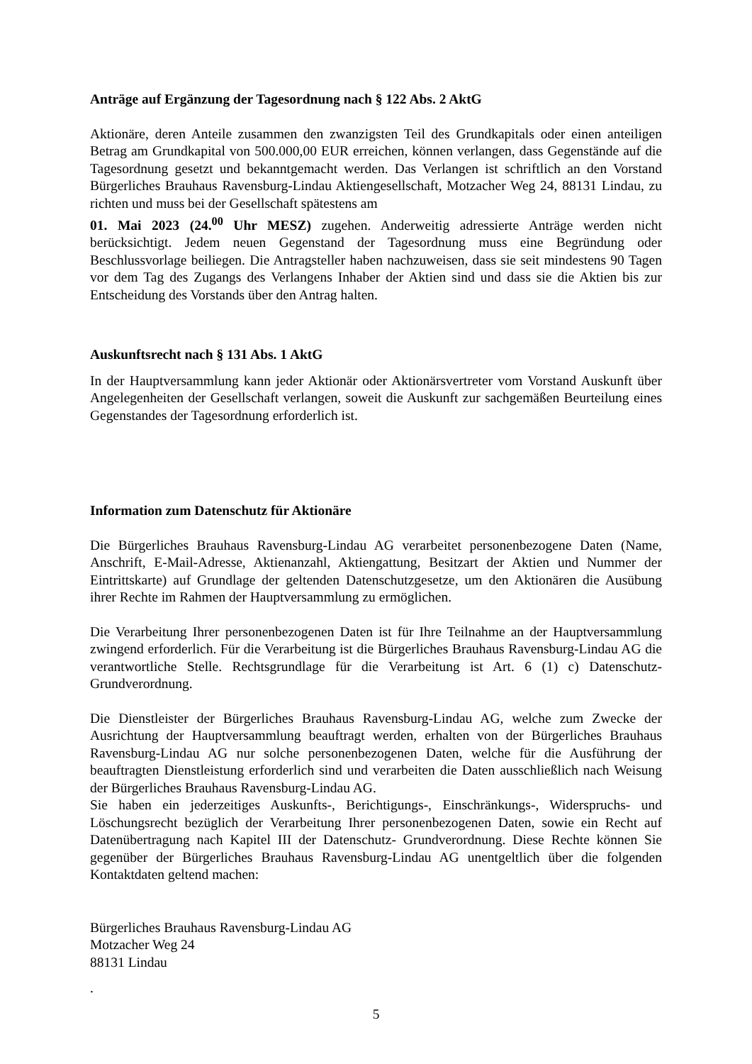Anträge auf Ergänzung der Tagesordnung nach § 122 Abs. 2 AktG
Aktionäre, deren Anteile zusammen den zwanzigsten Teil des Grundkapitals oder einen anteiligen Betrag am Grundkapital von 500.000,00 EUR erreichen, können verlangen, dass Gegenstände auf die Tagesordnung gesetzt und bekanntgemacht werden. Das Verlangen ist schriftlich an den Vorstand Bürgerliches Brauhaus Ravensburg-Lindau Aktiengesellschaft, Motzacher Weg 24, 88131 Lindau, zu richten und muss bei der Gesellschaft spätestens am
01. Mai 2023 (24.<sup>00</sup> Uhr MESZ) zugehen. Anderweitig adressierte Anträge werden nicht berücksichtigt. Jedem neuen Gegenstand der Tagesordnung muss eine Begründung oder Beschlussvorlage beiliegen. Die Antragsteller haben nachzuweisen, dass sie seit mindestens 90 Tagen vor dem Tag des Zugangs des Verlangens Inhaber der Aktien sind und dass sie die Aktien bis zur Entscheidung des Vorstands über den Antrag halten.
Auskunftsrecht nach § 131 Abs. 1 AktG
In der Hauptversammlung kann jeder Aktionär oder Aktionärsvertreter vom Vorstand Auskunft über Angelegenheiten der Gesellschaft verlangen, soweit die Auskunft zur sachgemäßen Beurteilung eines Gegenstandes der Tagesordnung erforderlich ist.
Information zum Datenschutz für Aktionäre
Die Bürgerliches Brauhaus Ravensburg-Lindau AG verarbeitet personenbezogene Daten (Name, Anschrift, E-Mail-Adresse, Aktienanzahl, Aktiengattung, Besitzart der Aktien und Nummer der Eintrittskarte) auf Grundlage der geltenden Datenschutzgesetze, um den Aktionären die Ausübung ihrer Rechte im Rahmen der Hauptversammlung zu ermöglichen.
Die Verarbeitung Ihrer personenbezogenen Daten ist für Ihre Teilnahme an der Hauptversammlung zwingend erforderlich. Für die Verarbeitung ist die Bürgerliches Brauhaus Ravensburg-Lindau AG die verantwortliche Stelle. Rechtsgrundlage für die Verarbeitung ist Art. 6 (1) c) Datenschutz-Grundverordnung.
Die Dienstleister der Bürgerliches Brauhaus Ravensburg-Lindau AG, welche zum Zwecke der Ausrichtung der Hauptversammlung beauftragt werden, erhalten von der Bürgerliches Brauhaus Ravensburg-Lindau AG nur solche personenbezogenen Daten, welche für die Ausführung der beauftragten Dienstleistung erforderlich sind und verarbeiten die Daten ausschließlich nach Weisung der Bürgerliches Brauhaus Ravensburg-Lindau AG.
Sie haben ein jederzeitiges Auskunfts-, Berichtigungs-, Einschränkungs-, Widerspruchs- und Löschungsrecht bezüglich der Verarbeitung Ihrer personenbezogenen Daten, sowie ein Recht auf Datenübertragung nach Kapitel III der Datenschutz- Grundverordnung. Diese Rechte können Sie gegenüber der Bürgerliches Brauhaus Ravensburg-Lindau AG unentgeltlich über die folgenden Kontaktdaten geltend machen:
Bürgerliches Brauhaus Ravensburg-Lindau AG
Motzacher Weg 24
88131 Lindau
.
5